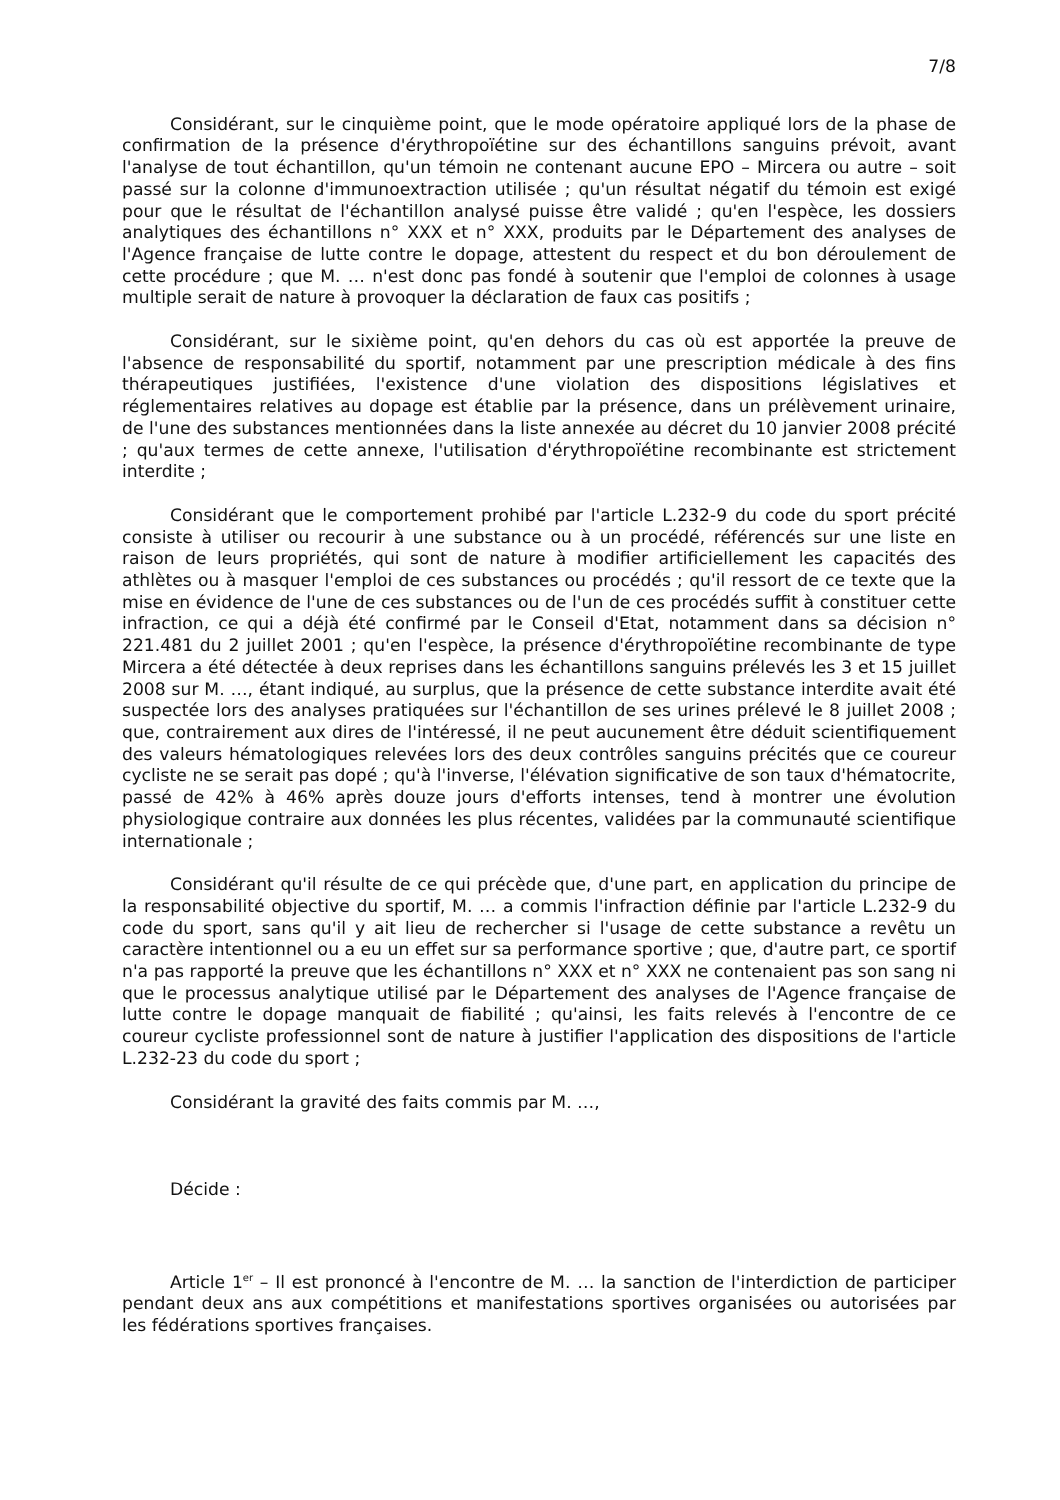7/8
Considérant, sur le cinquième point, que le mode opératoire appliqué lors de la phase de confirmation de la présence d'érythropoïétine sur des échantillons sanguins prévoit, avant l'analyse de tout échantillon, qu'un témoin ne contenant aucune EPO – Mircera ou autre – soit passé sur la colonne d'immunoextraction utilisée ; qu'un résultat négatif du témoin est exigé pour que le résultat de l'échantillon analysé puisse être validé ; qu'en l'espèce, les dossiers analytiques des échantillons n° XXX et n° XXX, produits par le Département des analyses de l'Agence française de lutte contre le dopage, attestent du respect et du bon déroulement de cette procédure ; que M. … n'est donc pas fondé à soutenir que l'emploi de colonnes à usage multiple serait de nature à provoquer la déclaration de faux cas positifs ;
Considérant, sur le sixième point, qu'en dehors du cas où est apportée la preuve de l'absence de responsabilité du sportif, notamment par une prescription médicale à des fins thérapeutiques justifiées, l'existence d'une violation des dispositions législatives et réglementaires relatives au dopage est établie par la présence, dans un prélèvement urinaire, de l'une des substances mentionnées dans la liste annexée au décret du 10 janvier 2008 précité ; qu'aux termes de cette annexe, l'utilisation d'érythropoïétine recombinante est strictement interdite ;
Considérant que le comportement prohibé par l'article L.232-9 du code du sport précité consiste à utiliser ou recourir à une substance ou à un procédé, référencés sur une liste en raison de leurs propriétés, qui sont de nature à modifier artificiellement les capacités des athlètes ou à masquer l'emploi de ces substances ou procédés ; qu'il ressort de ce texte que la mise en évidence de l'une de ces substances ou de l'un de ces procédés suffit à constituer cette infraction, ce qui a déjà été confirmé par le Conseil d'Etat, notamment dans sa décision n° 221.481 du 2 juillet 2001 ; qu'en l'espèce, la présence d'érythropoïétine recombinante de type Mircera a été détectée à deux reprises dans les échantillons sanguins prélevés les 3 et 15 juillet 2008 sur M. …, étant indiqué, au surplus, que la présence de cette substance interdite avait été suspectée lors des analyses pratiquées sur l'échantillon de ses urines prélevé le 8 juillet 2008 ; que, contrairement aux dires de l'intéressé, il ne peut aucunement être déduit scientifiquement des valeurs hématologiques relevées lors des deux contrôles sanguins précités que ce coureur cycliste ne se serait pas dopé ; qu'à l'inverse, l'élévation significative de son taux d'hématocrite, passé de 42% à 46% après douze jours d'efforts intenses, tend à montrer une évolution physiologique contraire aux données les plus récentes, validées par la communauté scientifique internationale ;
Considérant qu'il résulte de ce qui précède que, d'une part, en application du principe de la responsabilité objective du sportif, M. … a commis l'infraction définie par l'article L.232-9 du code du sport, sans qu'il y ait lieu de rechercher si l'usage de cette substance a revêtu un caractère intentionnel ou a eu un effet sur sa performance sportive ; que, d'autre part, ce sportif n'a pas rapporté la preuve que les échantillons n° XXX et n° XXX ne contenaient pas son sang ni que le processus analytique utilisé par le Département des analyses de l'Agence française de lutte contre le dopage manquait de fiabilité ; qu'ainsi, les faits relevés à l'encontre de ce coureur cycliste professionnel sont de nature à justifier l'application des dispositions de l'article L.232-23 du code du sport ;
Considérant la gravité des faits commis par M. …,
Décide :
Article 1<sup>er</sup> – Il est prononcé à l'encontre de M. … la sanction de l'interdiction de participer pendant deux ans aux compétitions et manifestations sportives organisées ou autorisées par les fédérations sportives françaises.